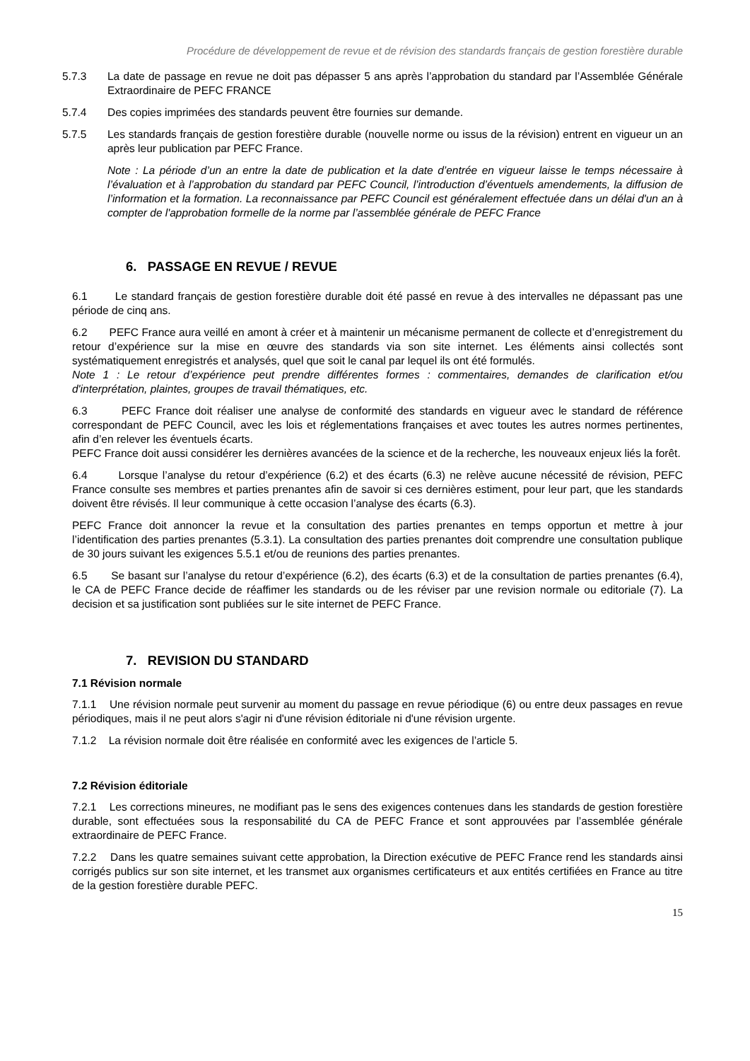Procédure de développement de revue et de révision des standards français de gestion forestière durable
5.7.3 La date de passage en revue ne doit pas dépasser 5 ans après l’approbation du standard par l’Assemblée Générale Extraordinaire de PEFC FRANCE
5.7.4 Des copies imprimées des standards peuvent être fournies sur demande.
5.7.5 Les standards français de gestion forestière durable (nouvelle norme ou issus de la révision) entrent en vigueur un an après leur publication par PEFC France.
Note : La période d’un an entre la date de publication et la date d’entrée en vigueur laisse le temps nécessaire à l’évaluation et à l’approbation du standard par PEFC Council, l’introduction d’éventuels amendements, la diffusion de l’information et la formation. La reconnaissance par PEFC Council est généralement effectuée dans un délai d'un an à compter de l'approbation formelle de la norme par l’assemblée générale de PEFC France
6. PASSAGE EN REVUE / REVUE
6.1 Le standard français de gestion forestière durable doit été passé en revue à des intervalles ne dépassant pas une période de cinq ans.
6.2 PEFC France aura veillé en amont à créer et à maintenir un mécanisme permanent de collecte et d’enregistrement du retour d’expérience sur la mise en œuvre des standards via son site internet. Les éléments ainsi collectés sont systématiquement enregistrés et analysés, quel que soit le canal par lequel ils ont été formulés.
Note 1 : Le retour d’expérience peut prendre différentes formes : commentaires, demandes de clarification et/ou d'interprétation, plaintes, groupes de travail thématiques, etc.
6.3 PEFC France doit réaliser une analyse de conformité des standards en vigueur avec le standard de référence correspondant de PEFC Council, avec les lois et réglementations françaises et avec toutes les autres normes pertinentes, afin d’en relever les éventuels écarts.
PEFC France doit aussi considérer les dernières avancées de la science et de la recherche, les nouveaux enjeux liés la forêt.
6.4 Lorsque l’analyse du retour d’expérience (6.2) et des écarts (6.3) ne relève aucune nécessité de révision, PEFC France consulte ses membres et parties prenantes afin de savoir si ces dernières estiment, pour leur part, que les standards doivent être révisés. Il leur communique à cette occasion l’analyse des écarts (6.3).
PEFC France doit annoncer la revue et la consultation des parties prenantes en temps opportun et mettre à jour l’identification des parties prenantes (5.3.1). La consultation des parties prenantes doit comprendre une consultation publique de 30 jours suivant les exigences 5.5.1 et/ou de reunions des parties prenantes.
6.5 Se basant sur l’analyse du retour d’expérience (6.2), des écarts (6.3) et de la consultation de parties prenantes (6.4), le CA de PEFC France decide de réaffimer les standards ou de les réviser par une revision normale ou editoriale (7). La decision et sa justification sont publiées sur le site internet de PEFC France.
7. REVISION DU STANDARD
7.1 Révision normale
7.1.1 Une révision normale peut survenir au moment du passage en revue périodique (6) ou entre deux passages en revue périodiques, mais il ne peut alors s'agir ni d'une révision éditoriale ni d'une révision urgente.
7.1.2 La révision normale doit être réalisée en conformité avec les exigences de l’article 5.
7.2 Révision éditoriale
7.2.1 Les corrections mineures, ne modifiant pas le sens des exigences contenues dans les standards de gestion forestière durable, sont effectuées sous la responsabilité du CA de PEFC France et sont approuvées par l’assemblée générale extraordinaire de PEFC France.
7.2.2 Dans les quatre semaines suivant cette approbation, la Direction exécutive de PEFC France rend les standards ainsi corrigés publics sur son site internet, et les transmet aux organismes certificateurs et aux entités certifiées en France au titre de la gestion forestière durable PEFC.
15